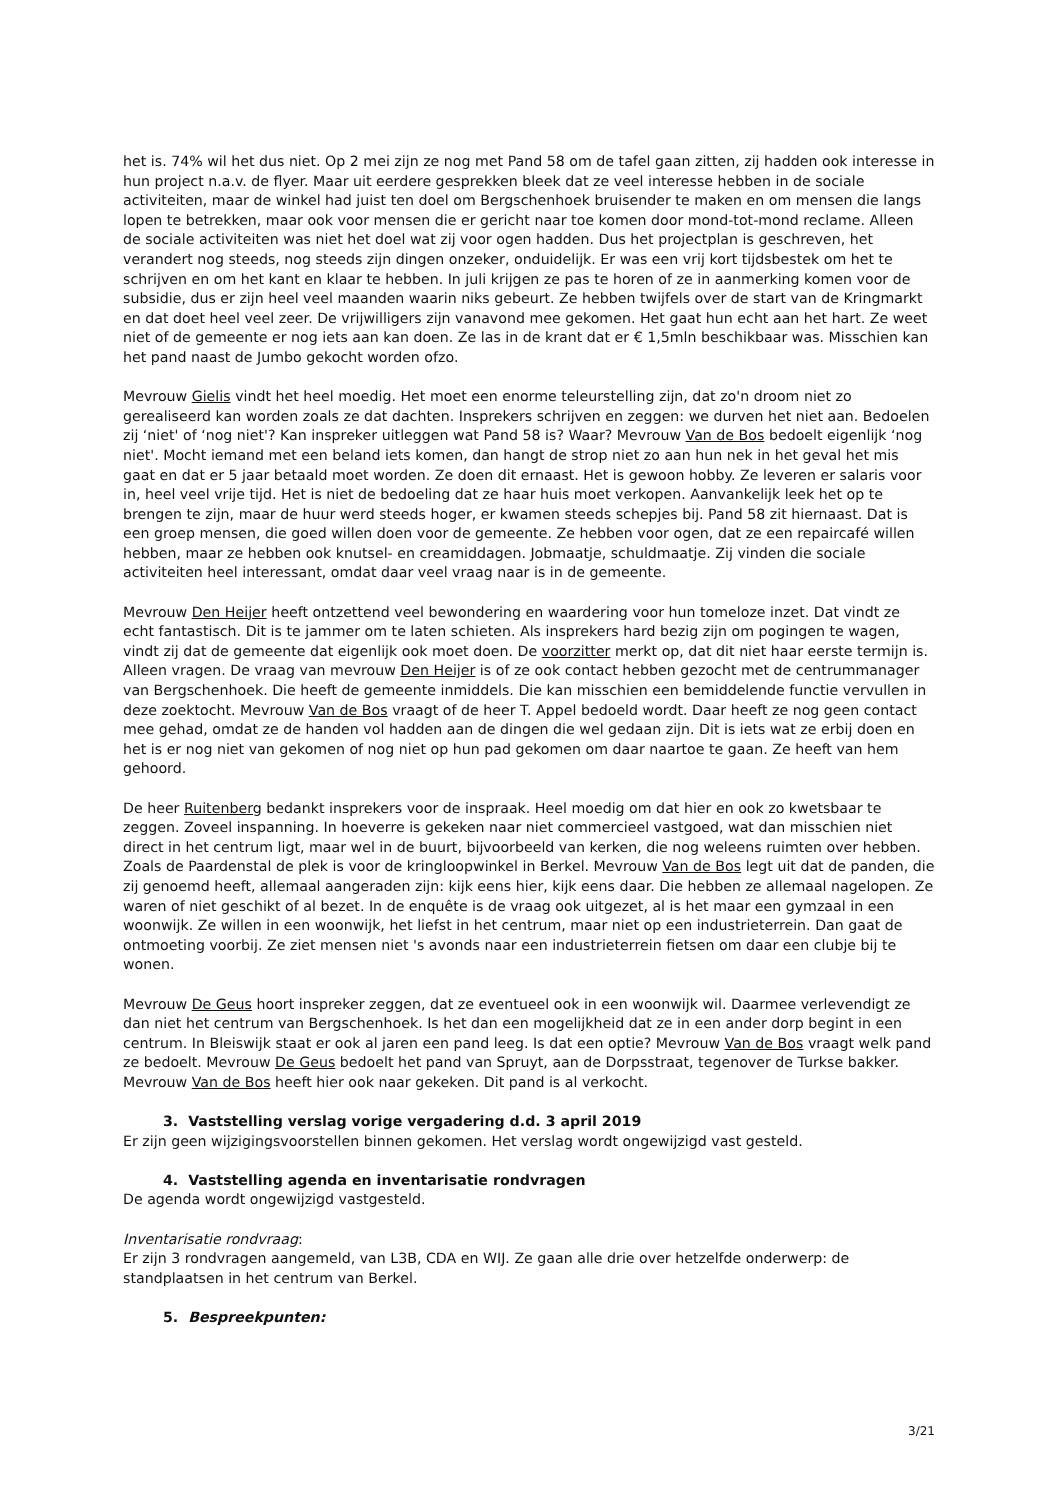het is. 74% wil het dus niet. Op 2 mei zijn ze nog met Pand 58 om de tafel gaan zitten, zij hadden ook interesse in hun project n.a.v. de flyer. Maar uit eerdere gesprekken bleek dat ze veel interesse hebben in de sociale activiteiten, maar de winkel had juist ten doel om Bergschenhoek bruisender te maken en om mensen die langs lopen te betrekken, maar ook voor mensen die er gericht naar toe komen door mond-tot-mond reclame. Alleen de sociale activiteiten was niet het doel wat zij voor ogen hadden. Dus het projectplan is geschreven, het verandert nog steeds, nog steeds zijn dingen onzeker, onduidelijk. Er was een vrij kort tijdsbestek om het te schrijven en om het kant en klaar te hebben. In juli krijgen ze pas te horen of ze in aanmerking komen voor de subsidie, dus er zijn heel veel maanden waarin niks gebeurt. Ze hebben twijfels over de start van de Kringmarkt en dat doet heel veel zeer. De vrijwilligers zijn vanavond mee gekomen. Het gaat hun echt aan het hart. Ze weet niet of de gemeente er nog iets aan kan doen. Ze las in de krant dat er € 1,5mln beschikbaar was. Misschien kan het pand naast de Jumbo gekocht worden ofzo.
Mevrouw Gielis vindt het heel moedig. Het moet een enorme teleurstelling zijn, dat zo'n droom niet zo gerealiseerd kan worden zoals ze dat dachten. Insprekers schrijven en zeggen: we durven het niet aan. Bedoelen zij ‘niet' of ‘nog niet'? Kan inspreker uitleggen wat Pand 58 is? Waar? Mevrouw Van de Bos bedoelt eigenlijk ‘nog niet'. Mocht iemand met een beland iets komen, dan hangt de strop niet zo aan hun nek in het geval het mis gaat en dat er 5 jaar betaald moet worden. Ze doen dit ernaast. Het is gewoon hobby. Ze leveren er salaris voor in, heel veel vrije tijd. Het is niet de bedoeling dat ze haar huis moet verkopen. Aanvankelijk leek het op te brengen te zijn, maar de huur werd steeds hoger, er kwamen steeds schepjes bij. Pand 58 zit hiernaast. Dat is een groep mensen, die goed willen doen voor de gemeente. Ze hebben voor ogen, dat ze een repaircafé willen hebben, maar ze hebben ook knutsel- en creamiddagen. Jobmaatje, schuldmaatje. Zij vinden die sociale activiteiten heel interessant, omdat daar veel vraag naar is in de gemeente.
Mevrouw Den Heijer heeft ontzettend veel bewondering en waardering voor hun tomeloze inzet. Dat vindt ze echt fantastisch. Dit is te jammer om te laten schieten. Als insprekers hard bezig zijn om pogingen te wagen, vindt zij dat de gemeente dat eigenlijk ook moet doen. De voorzitter merkt op, dat dit niet haar eerste termijn is. Alleen vragen. De vraag van mevrouw Den Heijer is of ze ook contact hebben gezocht met de centrummanager van Bergschenhoek. Die heeft de gemeente inmiddels. Die kan misschien een bemiddelende functie vervullen in deze zoektocht. Mevrouw Van de Bos vraagt of de heer T. Appel bedoeld wordt. Daar heeft ze nog geen contact mee gehad, omdat ze de handen vol hadden aan de dingen die wel gedaan zijn. Dit is iets wat ze erbij doen en het is er nog niet van gekomen of nog niet op hun pad gekomen om daar naartoe te gaan. Ze heeft van hem gehoord.
De heer Ruitenberg bedankt insprekers voor de inspraak. Heel moedig om dat hier en ook zo kwetsbaar te zeggen. Zoveel inspanning. In hoeverre is gekeken naar niet commercieel vastgoed, wat dan misschien niet direct in het centrum ligt, maar wel in de buurt, bijvoorbeeld van kerken, die nog weleens ruimten over hebben. Zoals de Paardenstal de plek is voor de kringloopwinkel in Berkel. Mevrouw Van de Bos legt uit dat de panden, die zij genoemd heeft, allemaal aangeraden zijn: kijk eens hier, kijk eens daar. Die hebben ze allemaal nagelopen. Ze waren of niet geschikt of al bezet. In de enquête is de vraag ook uitgezet, al is het maar een gymzaal in een woonwijk. Ze willen in een woonwijk, het liefst in het centrum, maar niet op een industrieterrein. Dan gaat de ontmoeting voorbij. Ze ziet mensen niet 's avonds naar een industrieterrein fietsen om daar een clubje bij te wonen.
Mevrouw De Geus hoort inspreker zeggen, dat ze eventueel ook in een woonwijk wil. Daarmee verlevendigt ze dan niet het centrum van Bergschenhoek. Is het dan een mogelijkheid dat ze in een ander dorp begint in een centrum. In Bleiswijk staat er ook al jaren een pand leeg. Is dat een optie? Mevrouw Van de Bos vraagt welk pand ze bedoelt. Mevrouw De Geus bedoelt het pand van Spruyt, aan de Dorpsstraat, tegenover de Turkse bakker. Mevrouw Van de Bos heeft hier ook naar gekeken. Dit pand is al verkocht.
3. Vaststelling verslag vorige vergadering d.d. 3 april 2019
Er zijn geen wijzigingsvoorstellen binnen gekomen. Het verslag wordt ongewijzigd vast gesteld.
4. Vaststelling agenda en inventarisatie rondvragen
De agenda wordt ongewijzigd vastgesteld.
Inventarisatie rondvraag:
Er zijn 3 rondvragen aangemeld, van L3B, CDA en WIJ. Ze gaan alle drie over hetzelfde onderwerp: de standplaatsen in het centrum van Berkel.
5. Bespreekpunten:
3/21